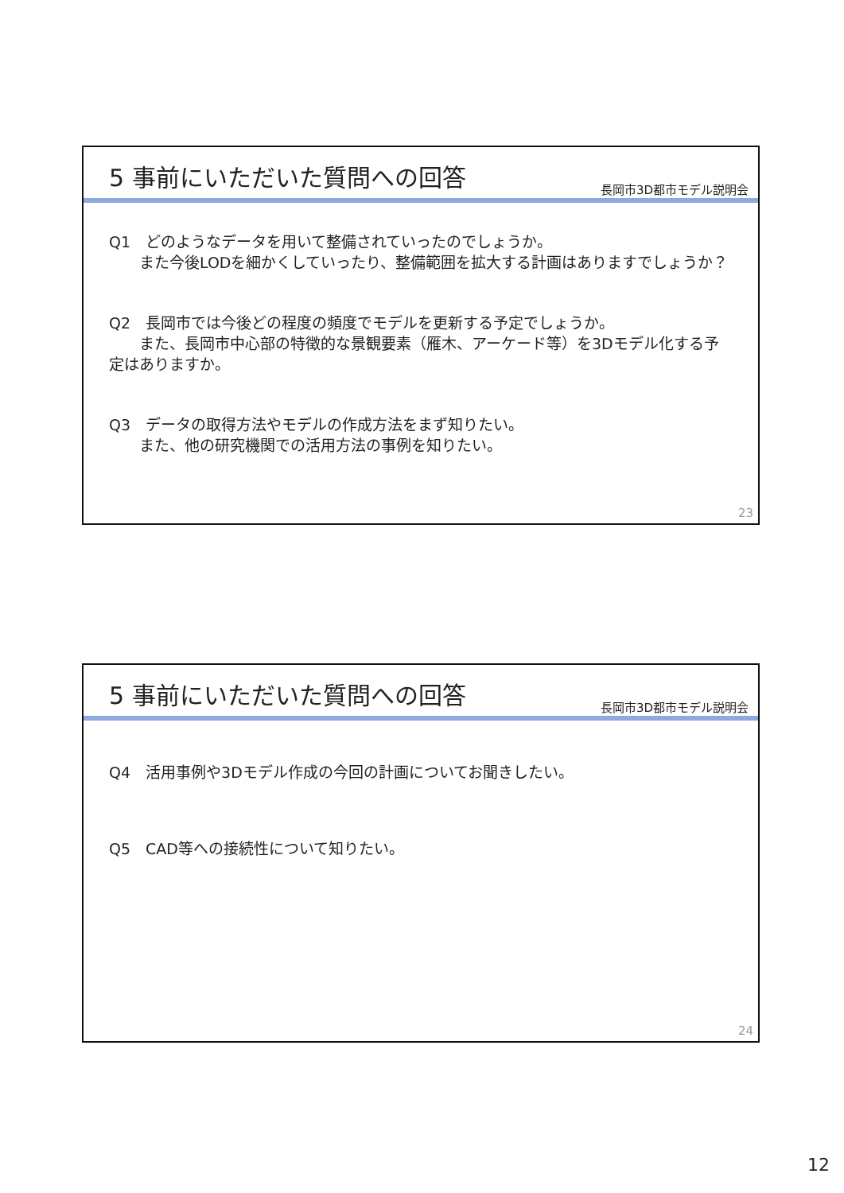5 事前にいただいた質問への回答
長岡市3D都市モデル説明会
Q1　どのようなデータを用いて整備されていったのでしょうか。
　　また今後LODを細かくしていったり、整備範囲を拡大する計画はありますでしょうか？
Q2　長岡市では今後どの程度の頻度でモデルを更新する予定でしょうか。
　　また、長岡市中心部の特徴的な景観要素（雁木、アーケード等）を3Dモデル化する予定はありますか。
Q3　データの取得方法やモデルの作成方法をまず知りたい。
　　また、他の研究機関での活用方法の事例を知りたい。
23
5 事前にいただいた質問への回答
長岡市3D都市モデル説明会
Q4　活用事例や3Dモデル作成の今回の計画についてお聞きしたい。
Q5　CAD等への接続性について知りたい。
24
12